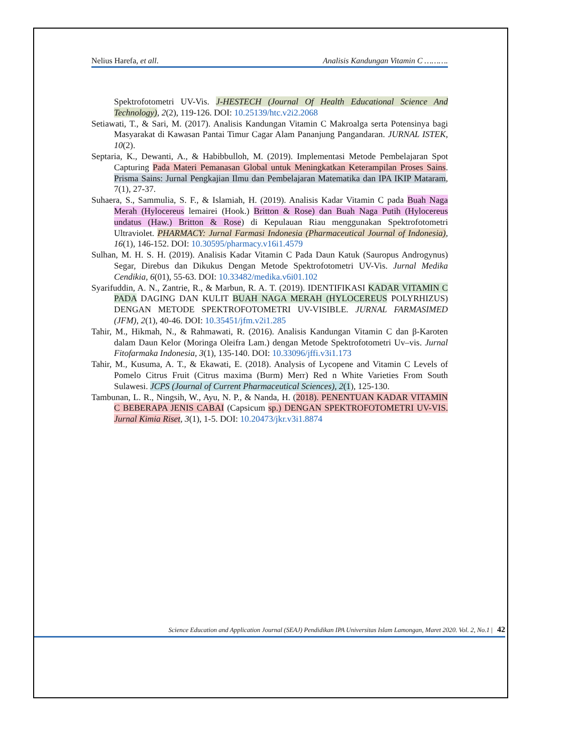Nelius Harefa, et all. Analisis Kandungan Vitamin C ……….
Spektrofotometri UV-Vis. J-HESTECH (Journal Of Health Educational Science And Technology), 2(2), 119-126. DOI: 10.25139/htc.v2i2.2068
Setiawati, T., & Sari, M. (2017). Analisis Kandungan Vitamin C Makroalga serta Potensinya bagi Masyarakat di Kawasan Pantai Timur Cagar Alam Pananjung Pangandaran. JURNAL ISTEK, 10(2).
Septaria, K., Dewanti, A., & Habibbulloh, M. (2019). Implementasi Metode Pembelajaran Spot Capturing Pada Materi Pemanasan Global untuk Meningkatkan Keterampilan Proses Sains. Prisma Sains: Jurnal Pengkajian Ilmu dan Pembelajaran Matematika dan IPA IKIP Mataram, 7(1), 27-37.
Suhaera, S., Sammulia, S. F., & Islamiah, H. (2019). Analisis Kadar Vitamin C pada Buah Naga Merah (Hylocereus lemairei (Hook.) Britton & Rose) dan Buah Naga Putih (Hylocereus undatus (Haw.) Britton & Rose) di Kepulauan Riau menggunakan Spektrofotometri Ultraviolet. PHARMACY: Jurnal Farmasi Indonesia (Pharmaceutical Journal of Indonesia), 16(1), 146-152. DOI: 10.30595/pharmacy.v16i1.4579
Sulhan, M. H. S. H. (2019). Analisis Kadar Vitamin C Pada Daun Katuk (Sauropus Androgynus) Segar, Direbus dan Dikukus Dengan Metode Spektrofotometri UV-Vis. Jurnal Medika Cendikia, 6(01), 55-63. DOI: 10.33482/medika.v6i01.102
Syarifuddin, A. N., Zantrie, R., & Marbun, R. A. T. (2019). IDENTIFIKASI KADAR VITAMIN C PADA DAGING DAN KULIT BUAH NAGA MERAH (HYLOCEREUS POLYRHIZUS) DENGAN METODE SPEKTROFOTOMETRI UV-VISIBLE. JURNAL FARMASIMED (JFM), 2(1), 40-46. DOI: 10.35451/jfm.v2i1.285
Tahir, M., Hikmah, N., & Rahmawati, R. (2016). Analisis Kandungan Vitamin C dan β-Karoten dalam Daun Kelor (Moringa Oleifra Lam.) dengan Metode Spektrofotometri Uv–vis. Jurnal Fitofarmaka Indonesia, 3(1), 135-140. DOI: 10.33096/jffi.v3i1.173
Tahir, M., Kusuma, A. T., & Ekawati, E. (2018). Analysis of Lycopene and Vitamin C Levels of Pomelo Citrus Fruit (Citrus maxima (Burm) Merr) Red n White Varieties From South Sulawesi. JCPS (Journal of Current Pharmaceutical Sciences), 2(1), 125-130.
Tambunan, L. R., Ningsih, W., Ayu, N. P., & Nanda, H. (2018). PENENTUAN KADAR VITAMIN C BEBERAPA JENIS CABAI (Capsicum sp.) DENGAN SPEKTROFOTOMETRI UV-VIS. Jurnal Kimia Riset, 3(1), 1-5. DOI: 10.20473/jkr.v3i1.8874
Science Education and Application Journal (SEAJ) Pendidikan IPA Universitas Islam Lamongan, Maret 2020. Vol. 2, No.1 | 42